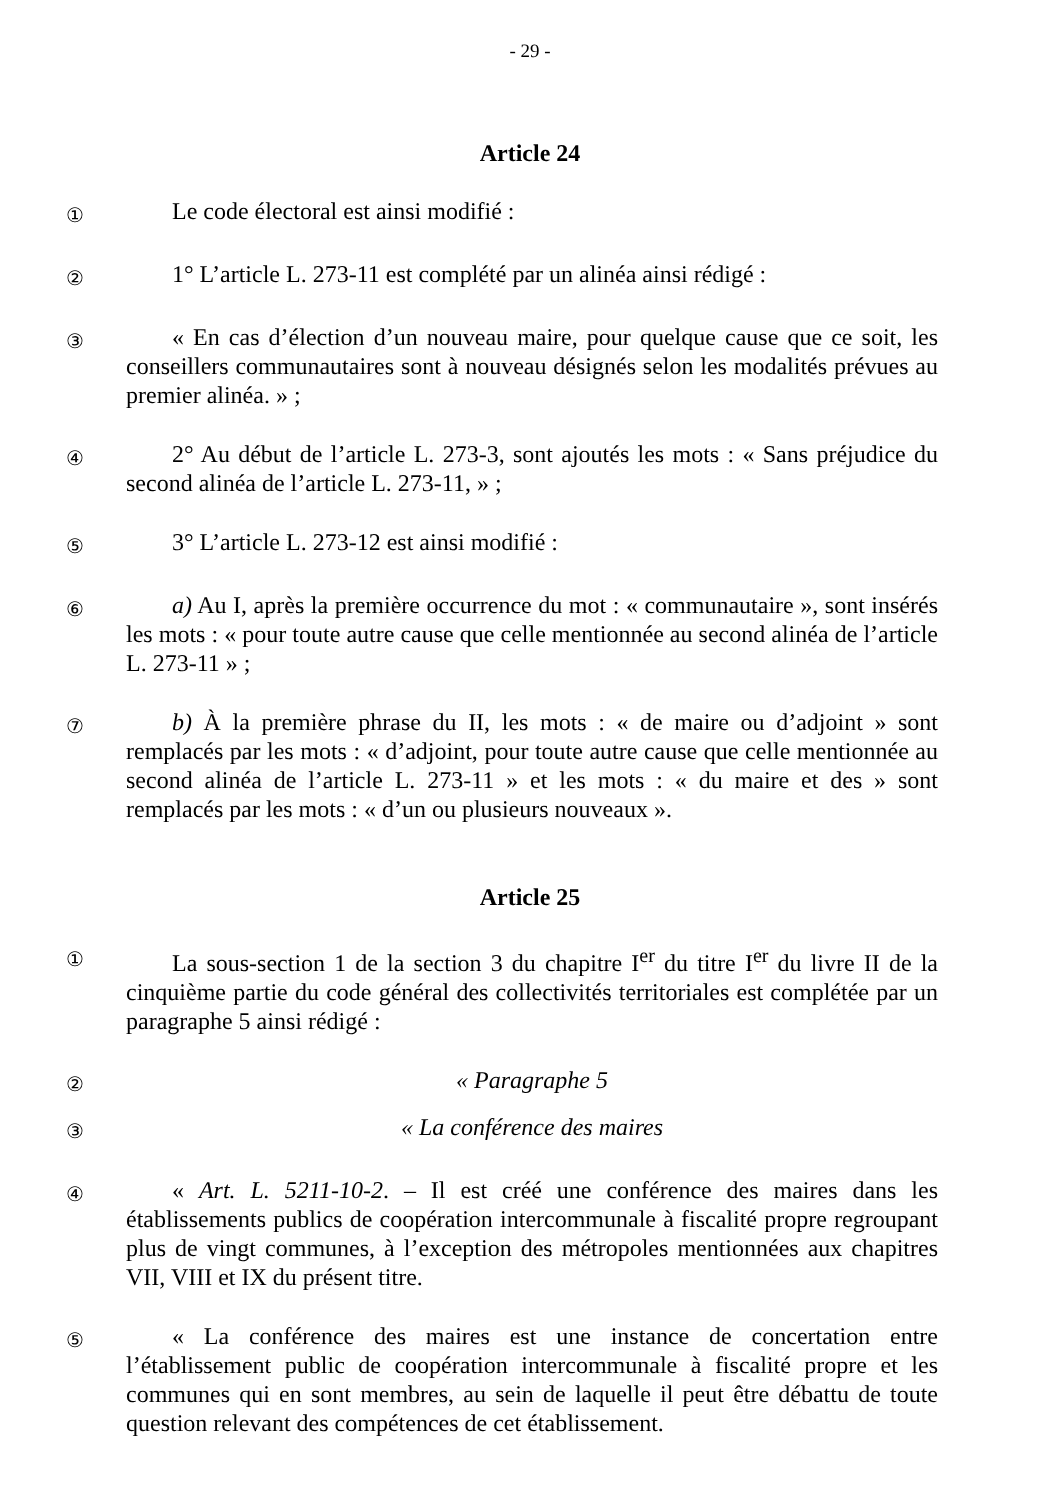- 29 -
Article 24
①
Le code électoral est ainsi modifié :
②
1° L’article L. 273-11 est complété par un alinéa ainsi rédigé :
③
« En cas d’élection d’un nouveau maire, pour quelque cause que ce soit, les conseillers communautaires sont à nouveau désignés selon les modalités prévues au premier alinéa. » ;
④
2° Au début de l’article L. 273-3, sont ajoutés les mots : « Sans préjudice du second alinéa de l’article L. 273-11, » ;
⑤
3° L’article L. 273-12 est ainsi modifié :
⑥
a) Au I, après la première occurrence du mot : « communautaire », sont insérés les mots : « pour toute autre cause que celle mentionnée au second alinéa de l’article L. 273-11 » ;
⑦
b) À la première phrase du II, les mots : « de maire ou d’adjoint » sont remplacés par les mots : « d’adjoint, pour toute autre cause que celle mentionnée au second alinéa de l’article L. 273-11 » et les mots : « du maire et des » sont remplacés par les mots : « d’un ou plusieurs nouveaux ».
Article 25
①
La sous-section 1 de la section 3 du chapitre I<sup>er</sup> du titre I<sup>er</sup> du livre II de la cinquième partie du code général des collectivités territoriales est complétée par un paragraphe 5 ainsi rédigé :
②
« Paragraphe 5
③
« La conférence des maires
④
« Art. L. 5211-10-2. – Il est créé une conférence des maires dans les établissements publics de coopération intercommunale à fiscalité propre regroupant plus de vingt communes, à l’exception des métropoles mentionnées aux chapitres VII, VIII et IX du présent titre.
⑤
« La conférence des maires est une instance de concertation entre l’établissement public de coopération intercommunale à fiscalité propre et les communes qui en sont membres, au sein de laquelle il peut être débattu de toute question relevant des compétences de cet établissement.